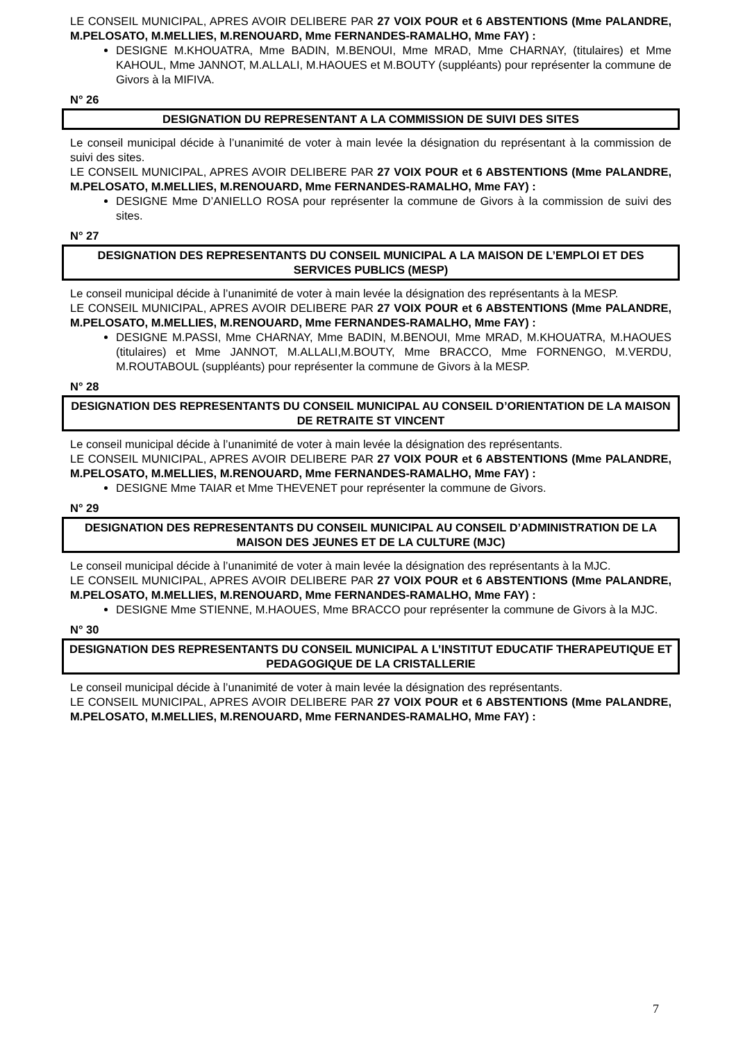LE CONSEIL MUNICIPAL, APRES AVOIR DELIBERE PAR 27 VOIX POUR et 6 ABSTENTIONS (Mme PALANDRE, M.PELOSATO, M.MELLIES, M.RENOUARD, Mme FERNANDES-RAMALHO, Mme FAY) :
DESIGNE M.KHOUATRA, Mme BADIN, M.BENOUI, Mme MRAD, Mme CHARNAY, (titulaires) et Mme KAHOUL, Mme JANNOT, M.ALLALI, M.HAOUES et M.BOUTY (suppléants) pour représenter la commune de Givors à la MIFIVA.
N° 26
DESIGNATION DU REPRESENTANT A LA COMMISSION DE SUIVI DES SITES
Le conseil municipal décide à l’unanimité de voter à main levée la désignation du représentant à la commission de suivi des sites.
LE CONSEIL MUNICIPAL, APRES AVOIR DELIBERE PAR 27 VOIX POUR et 6 ABSTENTIONS (Mme PALANDRE, M.PELOSATO, M.MELLIES, M.RENOUARD, Mme FERNANDES-RAMALHO, Mme FAY) :
DESIGNE Mme D’ANIELLO ROSA pour représenter la commune de Givors à la commission de suivi des sites.
N° 27
DESIGNATION DES REPRESENTANTS DU CONSEIL MUNICIPAL A LA MAISON DE L’EMPLOI ET DES SERVICES PUBLICS (MESP)
Le conseil municipal décide à l’unanimité de voter à main levée la désignation des représentants à la MESP.
LE CONSEIL MUNICIPAL, APRES AVOIR DELIBERE PAR 27 VOIX POUR et 6 ABSTENTIONS (Mme PALANDRE, M.PELOSATO, M.MELLIES, M.RENOUARD, Mme FERNANDES-RAMALHO, Mme FAY) :
DESIGNE M.PASSI, Mme CHARNAY, Mme BADIN, M.BENOUI, Mme MRAD, M.KHOUATRA, M.HAOUES (titulaires) et Mme JANNOT, M.ALLALI,M.BOUTY, Mme BRACCO, Mme FORNENGO, M.VERDU, M.ROUTABOUL (suppléants) pour représenter la commune de Givors à la MESP.
N° 28
DESIGNATION DES REPRESENTANTS DU CONSEIL MUNICIPAL AU CONSEIL D’ORIENTATION DE LA MAISON DE RETRAITE ST VINCENT
Le conseil municipal décide à l’unanimité de voter à main levée la désignation des représentants.
LE CONSEIL MUNICIPAL, APRES AVOIR DELIBERE PAR 27 VOIX POUR et 6 ABSTENTIONS (Mme PALANDRE, M.PELOSATO, M.MELLIES, M.RENOUARD, Mme FERNANDES-RAMALHO, Mme FAY) :
DESIGNE Mme TAIAR et Mme THEVENET pour représenter la commune de Givors.
N° 29
DESIGNATION DES REPRESENTANTS DU CONSEIL MUNICIPAL AU CONSEIL D’ADMINISTRATION DE LA MAISON DES JEUNES ET DE LA CULTURE (MJC)
Le conseil municipal décide à l’unanimité de voter à main levée la désignation des représentants à la MJC.
LE CONSEIL MUNICIPAL, APRES AVOIR DELIBERE PAR 27 VOIX POUR et 6 ABSTENTIONS (Mme PALANDRE, M.PELOSATO, M.MELLIES, M.RENOUARD, Mme FERNANDES-RAMALHO, Mme FAY) :
DESIGNE Mme STIENNE, M.HAOUES, Mme BRACCO pour représenter la commune de Givors à la MJC.
N° 30
DESIGNATION DES REPRESENTANTS DU CONSEIL MUNICIPAL A L’INSTITUT EDUCATIF THERAPEUTIQUE ET PEDAGOGIQUE DE LA CRISTALLERIE
Le conseil municipal décide à l’unanimité de voter à main levée la désignation des représentants.
LE CONSEIL MUNICIPAL, APRES AVOIR DELIBERE PAR 27 VOIX POUR et 6 ABSTENTIONS (Mme PALANDRE, M.PELOSATO, M.MELLIES, M.RENOUARD, Mme FERNANDES-RAMALHO, Mme FAY) :
7